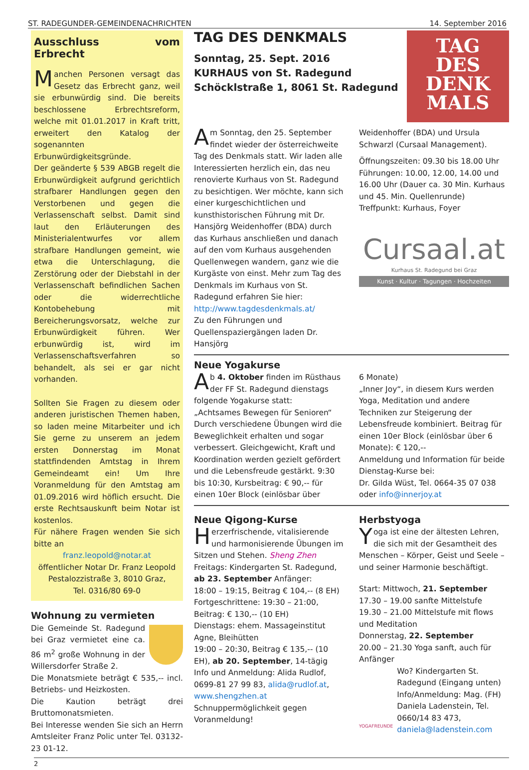ST. RADEGUNDER-GEMEINDENACHRICHTEN 14. September 2016
Ausschluss vom Erbrecht
Manchen Personen versagt das Gesetz das Erbrecht ganz, weil sie erbunwürdig sind. Die bereits beschlossene Erbrechtsreform, welche mit 01.01.2017 in Kraft tritt, erweitert den Katalog der sogenannten Erbunwürdigkeitsgründe.
Der geänderte § 539 ABGB regelt die Erbunwürdigkeit aufgrund gerichtlich strafbarer Handlungen gegen den Verstorbenen und gegen die Verlassenschaft selbst. Damit sind laut den Erläuterungen des Ministerialentwurfes vor allem strafbare Handlungen gemeint, wie etwa die Unterschlagung, die Zerstörung oder der Diebstahl in der Verlassenschaft befindlichen Sachen oder die widerrechtliche Kontobehebung mit Bereicherungsvorsatz, welche zur Erbunwürdigkeit führen. Wer erbunwürdig ist, wird im Verlassenschaftsverfahren so behandelt, als sei er gar nicht vorhanden.
Sollten Sie Fragen zu diesem oder anderen juristischen Themen haben, so laden meine Mitarbeiter und ich Sie gerne zu unserem an jedem ersten Donnerstag im Monat stattfindenden Amtstag in Ihrem Gemeindeamt ein! Um Ihre Voranmeldung für den Amtstag am 01.09.2016 wird höflich ersucht. Die erste Rechtsauskunft beim Notar ist kostenlos.
Für nähere Fragen wenden Sie sich bitte an
franz.leopold@notar.at
öffentlicher Notar Dr. Franz Leopold
Pestalozzistraße 3, 8010 Graz,
Tel. 0316/80 69-0
Wohnung zu vermieten
Die Gemeinde St. Radegund bei Graz vermietet eine ca. 86 m<sup>2</sup> große Wohnung in der Willersdorfer Straße 2.
Die Monatsmiete beträgt € 535,-- incl. Betriebs- und Heizkosten.
Die Kaution beträgt drei Bruttomonatsmieten.
Bei Interesse wenden Sie sich an Herrn Amtsleiter Franz Polic unter Tel. 03132-23 01-12.
TAG DES DENKMALS
Sonntag, 25. Sept. 2016
KURHAUS von St. Radegund
Schöcklstraße 1, 8061 St. Radegund
TAG
DES
DENK
MALS
Am Sonntag, den 25. September findet wieder der österreichweite Tag des Denkmals statt. Wir laden alle Interessierten herzlich ein, das neu renovierte Kurhaus von St. Radegund zu besichtigen. Wer möchte, kann sich einer kurgeschichtlichen und kunsthistorischen Führung mit Dr. Hansjörg Weidenhoffer (BDA) durch das Kurhaus anschließen und danach auf den vom Kurhaus ausgehenden Quellenwegen wandern, ganz wie die Kurgäste von einst. Mehr zum Tag des Denkmals im Kurhaus von St. Radegund erfahren Sie hier:
http://www.tagdesdenkmals.at/
Zu den Führungen und Quellenspaziergängen laden Dr. Hansjörg
Weidenhoffer (BDA) und Ursula Schwarzl (Cursaal Management).
Öffnungszeiten: 09.30 bis 18.00 Uhr
Führungen: 10.00, 12.00, 14.00 und 16.00 Uhr (Dauer ca. 30 Min. Kurhaus und 45. Min. Quellenrunde)
Treffpunkt: Kurhaus, Foyer
Cursaal.at
Kurhaus St. Radegund bei Graz
Kunst · Kultur · Tagungen · Hochzeiten
Neue Yogakurse
Ab 4. Oktober finden im Rüsthaus der FF St. Radegund dienstags folgende Yogakurse statt:
„Achtsames Bewegen für Senioren“ Durch verschiedene Übungen wird die Beweglichkeit erhalten und sogar verbessert. Gleichgewicht, Kraft und Koordination werden gezielt gefördert und die Lebensfreude gestärkt. 9:30 bis 10:30, Kursbeitrag: € 90,-- für einen 10er Block (einlösbar über
6 Monate)
„Inner Joy“, in diesem Kurs werden Yoga, Meditation und andere Techniken zur Steigerung der Lebensfreude kombiniert. Beitrag für einen 10er Block (einlösbar über 6 Monate): € 120,--
Anmeldung und Information für beide Dienstag-Kurse bei:
Dr. Gilda Wüst, Tel. 0664-35 07 038 oder info@innerjoy.at
Neue Qigong-Kurse
Herzerfrischende, vitalisierende und harmonisierende Übungen im Sitzen und Stehen. Sheng Zhen
Freitags: Kindergarten St. Radegund, ab 23. September Anfänger:
18:00 – 19:15, Beitrag € 104,-- (8 EH)
Fortgeschrittene: 19:30 – 21:00, Beitrag: € 130,-- (10 EH)
Dienstags: ehem. Massageinstitut Agne, Bleihütten
19:00 – 20:30, Beitrag € 135,-- (10 EH), ab 20. September, 14-tägig
Info und Anmeldung: Alida Rudlof, 0699-81 27 99 83, alida@rudlof.at, www.shengzhen.at
Schnuppermöglichkeit gegen Voranmeldung!
Herbstyoga
Yoga ist eine der ältesten Lehren, die sich mit der Gesamtheit des Menschen – Körper, Geist und Seele – und seiner Harmonie beschäftigt.
Start: Mittwoch, 21. September
17.30 – 19.00 sanfte Mittelstufe
19.30 – 21.00 Mittelstufe mit flows und Meditation
Donnerstag, 22. September
20.00 – 21.30 Yoga sanft, auch für Anfänger
YOGAFREUNDE
Wo? Kindergarten St. Radegund (Eingang unten)
Info/Anmeldung: Mag. (FH) Daniela Ladenstein, Tel. 0660/14 83 473, daniela@ladenstein.com
2